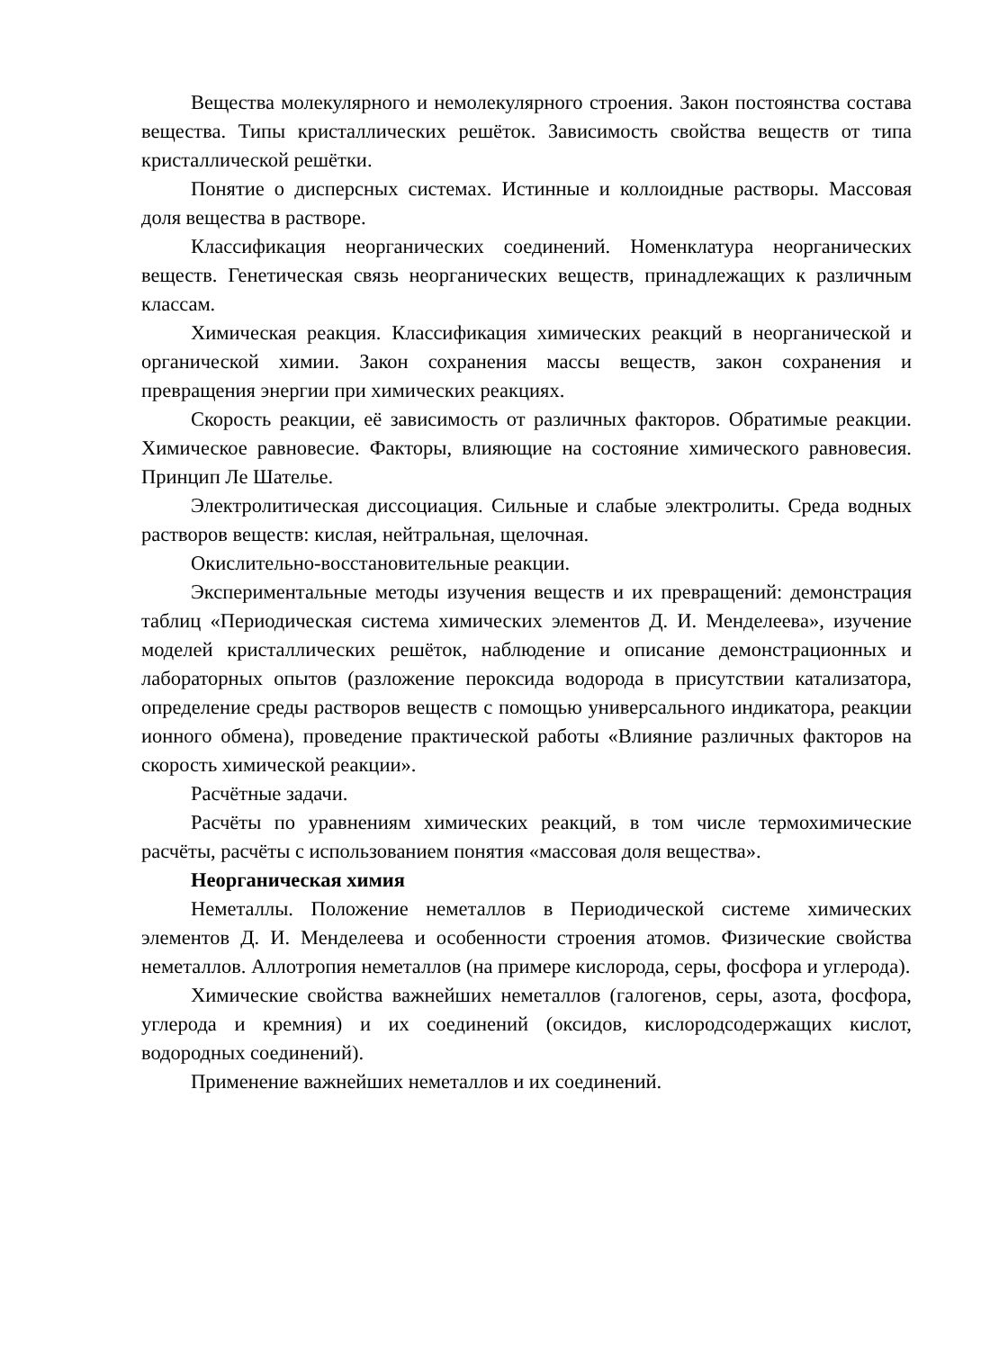Вещества молекулярного и немолекулярного строения. Закон постоянства состава вещества. Типы кристаллических решёток. Зависимость свойства веществ от типа кристаллической решётки.
Понятие о дисперсных системах. Истинные и коллоидные растворы. Массовая доля вещества в растворе.
Классификация неорганических соединений. Номенклатура неорганических веществ. Генетическая связь неорганических веществ, принадлежащих к различным классам.
Химическая реакция. Классификация химических реакций в неорганической и органической химии. Закон сохранения массы веществ, закон сохранения и превращения энергии при химических реакциях.
Скорость реакции, её зависимость от различных факторов. Обратимые реакции. Химическое равновесие. Факторы, влияющие на состояние химического равновесия. Принцип Ле Шателье.
Электролитическая диссоциация. Сильные и слабые электролиты. Среда водных растворов веществ: кислая, нейтральная, щелочная.
Окислительно-восстановительные реакции.
Экспериментальные методы изучения веществ и их превращений: демонстрация таблиц «Периодическая система химических элементов Д. И. Менделеева», изучение моделей кристаллических решёток, наблюдение и описание демонстрационных и лабораторных опытов (разложение пероксида водорода в присутствии катализатора, определение среды растворов веществ с помощью универсального индикатора, реакции ионного обмена), проведение практической работы «Влияние различных факторов на скорость химической реакции».
Расчётные задачи.
Расчёты по уравнениям химических реакций, в том числе термохимические расчёты, расчёты с использованием понятия «массовая доля вещества».
Неорганическая химия
Неметаллы. Положение неметаллов в Периодической системе химических элементов Д. И. Менделеева и особенности строения атомов. Физические свойства неметаллов. Аллотропия неметаллов (на примере кислорода, серы, фосфора и углерода).
Химические свойства важнейших неметаллов (галогенов, серы, азота, фосфора, углерода и кремния) и их соединений (оксидов, кислородсодержащих кислот, водородных соединений).
Применение важнейших неметаллов и их соединений.